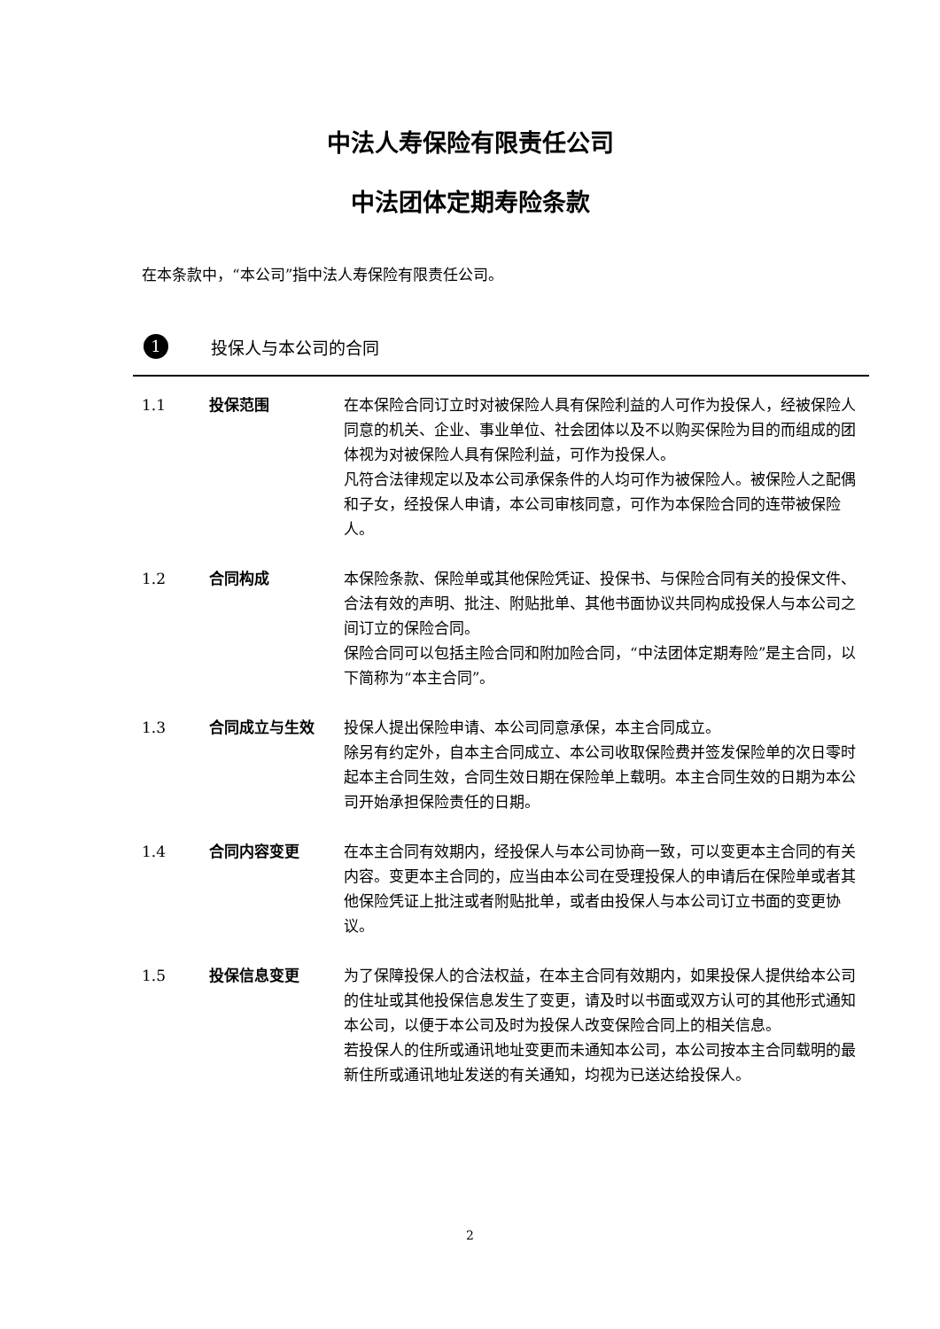中法人寿保险有限责任公司
中法团体定期寿险条款
在本条款中，“本公司”指中法人寿保险有限责任公司。
1 投保人与本公司的合同
1.1 投保范围 在本保险合同订立时对被保险人具有保险利益的人可作为投保人，经被保险人同意的机关、企业、事业单位、社会团体以及不以购买保险为目的而组成的团体视为对被保险人具有保险利益，可作为投保人。
凡符合法律规定以及本公司承保条件的人均可作为被保险人。被保险人之配偶和子女，经投保人申请，本公司审核同意，可作为本保险合同的连带被保险人。
1.2 合同构成 本保险条款、保险单或其他保险凭证、投保书、与保险合同有关的投保文件、合法有效的声明、批注、附贴批单、其他书面协议共同构成投保人与本公司之间订立的保险合同。
保险合同可以包括主险合同和附加险合同，“中法团体定期寿险”是主合同，以下简称为“本主合同”。
1.3 合同成立与生效 投保人提出保险申请、本公司同意承保，本主合同成立。
除另有约定外，自本主合同成立、本公司收取保险费并签发保险单的次日零时起本主合同生效，合同生效日期在保险单上载明。本主合同生效的日期为本公司开始承担保险责任的日期。
1.4 合同内容变更 在本主合同有效期内，经投保人与本公司协商一致，可以变更本主合同的有关内容。变更本主合同的，应当由本公司在受理投保人的申请后在保险单或者其他保险凭证上批注或者附贴批单，或者由投保人与本公司订立书面的变更协议。
1.5 投保信息变更 为了保障投保人的合法权益，在本主合同有效期内，如果投保人提供给本公司的住址或其他投保信息发生了变更，请及时以书面或双方认可的其他形式通知本公司，以便于本公司及时为投保人改变保险合同上的相关信息。
若投保人的住所或通讯地址变更而未通知本公司，本公司按本主合同载明的最新住所或通讯地址发送的有关通知，均视为已送达给投保人。
2